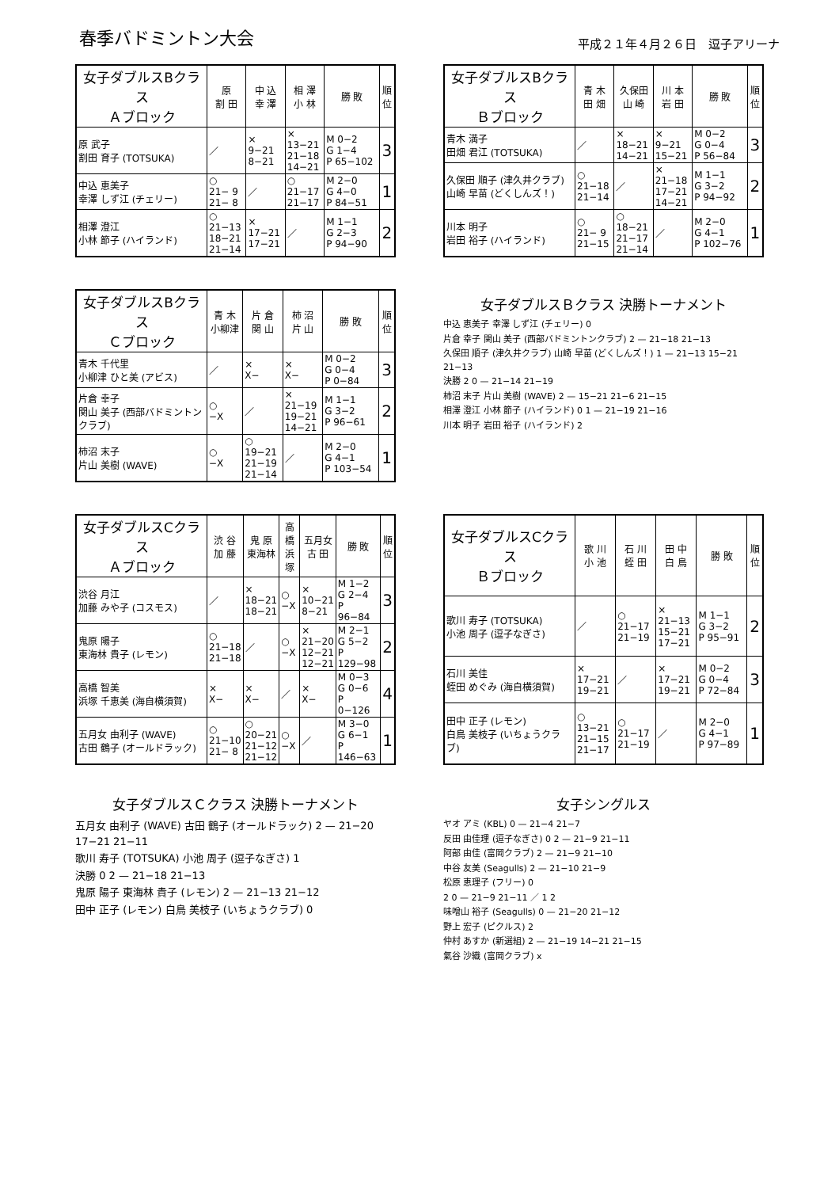春季バドミントン大会
平成２１年４月２６日　逗子アリーナ
| 女子ダブルスBクラス Ａブロック | 原 割 田 | 中 込 幸 澤 | 相 澤 小 林 | 勝 敗 | 順 位 |
| --- | --- | --- | --- | --- | --- |
| 原 武子 割田 育子 (TOTSUKA) | ／ | × 9−21 8−21 | × 13−21 21−18 14−21 | M 0−2 G 1−4 P 65−102 | 3 |
| 中込 恵美子 幸澤 しず江 (チェリー) | ○ 21− 9 21− 8 | ／ | ○ 21−17 21−17 | M 2−0 G 4−0 P 84−51 | 1 |
| 相澤 澄江 小林 節子 (ハイランド) | ○ 21−13 18−21 21−14 | × 17−21 17−21 | ／ | M 1−1 G 2−3 P 94−90 | 2 |
| 女子ダブルスBクラス Ｂブロック | 青 木 田 畑 | 久保田 山 崎 | 川 本 岩 田 | 勝 敗 | 順 位 |
| --- | --- | --- | --- | --- | --- |
| 青木 満子 田畑 君江 (TOTSUKA) | ／ | × 18−21 14−21 | × 9−21 15−21 | M 0−2 G 0−4 P 56−84 | 3 |
| 久保田 順子 (津久井クラブ) 山崎 早苗 (どくしんズ！) | ○ 21−18 21−14 | ／ | × 21−18 17−21 14−21 | M 1−1 G 3−2 P 94−92 | 2 |
| 川本 明子 岩田 裕子 (ハイランド) | ○ 21− 9 21−15 | ○ 18−21 21−17 21−14 | ／ | M 2−0 G 4−1 P 102−76 | 1 |
| 女子ダブルスBクラス Ｃブロック | 青 木 小柳津 | 片 倉 関 山 | 柿 沼 片 山 | 勝 敗 | 順 位 |
| --- | --- | --- | --- | --- | --- |
| 青木 千代里 小柳津 ひと美 (アビス) | ／ | × X− | × X− | M 0−2 G 0−4 P 0−84 | 3 |
| 片倉 幸子 関山 美子 (西部バドミントンクラブ) | ○ −X | ／ | × 21−19 19−21 14−21 | M 1−1 G 3−2 P 96−61 | 2 |
| 柿沼 末子 片山 美樹 (WAVE) | ○ −X | ○ 19−21 21−19 21−14 | ／ | M 2−0 G 4−1 P 103−54 | 1 |
女子ダブルスＢクラス 決勝トーナメント
中込 恵美子 幸澤 しず江 (チェリー) 0
片倉 幸子 関山 美子 (西部バドミントンクラブ) 2 — 21−18 21−13
久保田 順子 (津久井クラブ) 山崎 早苗 (どくしんズ！) 1 — 21−13 15−21 21−13
決勝 2 0 — 21−14 21−19
柿沼 末子 片山 美樹 (WAVE) 2 — 15−21 21−6 21−15
相澤 澄江 小林 節子 (ハイランド) 0 1 — 21−19 21−16
川本 明子 岩田 裕子 (ハイランド) 2
| 女子ダブルスCクラス Ａブロック | 渋 谷 加 藤 | 鬼 原 東海林 | 高 橋 浜 塚 | 五月女 古 田 | 勝 敗 | 順 位 |
| --- | --- | --- | --- | --- | --- | --- |
| 渋谷 月江 加藤 みや子 (コスモス) | ／ | × 18−21 18−21 | ○ −X | × 10−21 8−21 | M 1−2 G 2−4 P 96−84 | 3 |
| 鬼原 陽子 東海林 貴子 (レモン) | ○ 21−18 21−18 | ／ | ○ −X | × 21−20 12−21 12−21 | M 2−1 G 5−2 P 129−98 | 2 |
| 高橋 智美 浜塚 千恵美 (海自横須賀) | × X− | × X− | ／ | × X− | M 0−3 G 0−6 P 0−126 | 4 |
| 五月女 由利子 (WAVE) 古田 鶴子 (オールドラック) | ○ 21−10 21− 8 | ○ 20−21 21−12 21−12 | ○ −X | ／ | M 3−0 G 6−1 P 146−63 | 1 |
| 女子ダブルスCクラス Ｂブロック | 歌 川 小 池 | 石 川 蛭 田 | 田 中 白 鳥 | 勝 敗 | 順 位 |
| --- | --- | --- | --- | --- | --- |
| 歌川 寿子 (TOTSUKA) 小池 周子 (逗子なぎさ) | ／ | ○ 21−17 21−19 | × 21−13 15−21 17−21 | M 1−1 G 3−2 P 95−91 | 2 |
| 石川 美佳 蛭田 めぐみ (海自横須賀) | × 17−21 19−21 | ／ | × 17−21 19−21 | M 0−2 G 0−4 P 72−84 | 3 |
| 田中 正子 (レモン) 白鳥 美枝子 (いちょうクラブ) | ○ 13−21 21−15 21−17 | ○ 21−17 21−19 | ／ | M 2−0 G 4−1 P 97−89 | 1 |
女子ダブルスＣクラス 決勝トーナメント
五月女 由利子 (WAVE) 古田 鶴子 (オールドラック) 2 — 21−20 17−21 21−11
歌川 寿子 (TOTSUKA) 小池 周子 (逗子なぎさ) 1
決勝 0 2 — 21−18 21−13
鬼原 陽子 東海林 貴子 (レモン) 2 — 21−13 21−12
田中 正子 (レモン) 白鳥 美枝子 (いちょうクラブ) 0
女子シングルス
ヤオ アミ (KBL) 0 — 21−4 21−7
反田 由佳理 (逗子なぎさ) 0 2 — 21−9 21−11
阿部 由佳 (富岡クラブ) 2 — 21−9 21−10
中谷 友美 (Seagulls) 2 — 21−10 21−9
松原 恵理子 (フリー) 0
2 0 — 21−9 21−11 ／ 1 2
味噌山 裕子 (Seagulls) 0 — 21−20 21−12
野上 宏子 (ピクルス) 2
仲村 あすか (新選組) 2 — 21−19 14−21 21−15
氣谷 沙織 (富岡クラブ) x